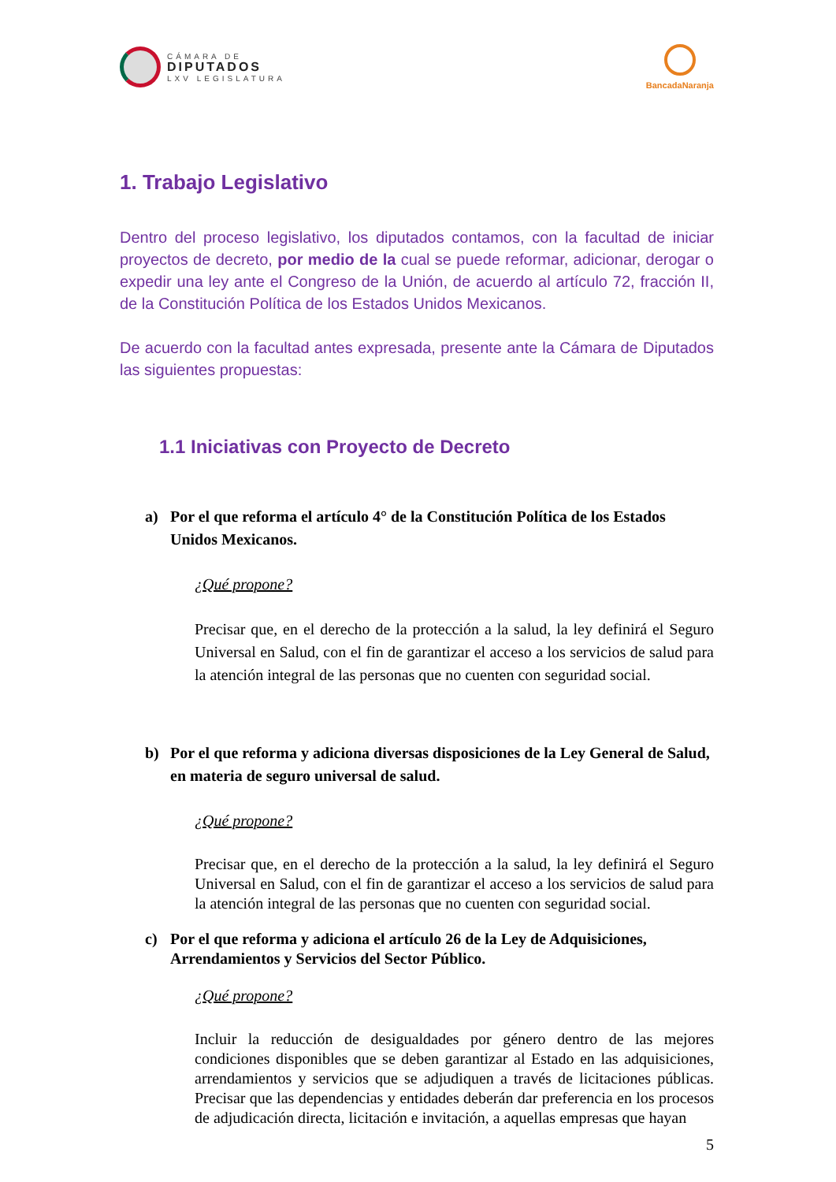CÁMARA DE
DIPUTADOS
LXV LEGISLATURA
BancadaNaranja
1. Trabajo Legislativo
Dentro del proceso legislativo, los diputados contamos, con la facultad de iniciar proyectos de decreto, por medio de la cual se puede reformar, adicionar, derogar o expedir una ley ante el Congreso de la Unión, de acuerdo al artículo 72, fracción II, de la Constitución Política de los Estados Unidos Mexicanos.
De acuerdo con la facultad antes expresada, presente ante la Cámara de Diputados las siguientes propuestas:
1.1 Iniciativas con Proyecto de Decreto
a) Por el que reforma el artículo 4° de la Constitución Política de los Estados Unidos Mexicanos.
¿Qué propone?
Precisar que, en el derecho de la protección a la salud, la ley definirá el Seguro Universal en Salud, con el fin de garantizar el acceso a los servicios de salud para la atención integral de las personas que no cuenten con seguridad social.
b) Por el que reforma y adiciona diversas disposiciones de la Ley General de Salud, en materia de seguro universal de salud.
¿Qué propone?
Precisar que, en el derecho de la protección a la salud, la ley definirá el Seguro Universal en Salud, con el fin de garantizar el acceso a los servicios de salud para la atención integral de las personas que no cuenten con seguridad social.
c) Por el que reforma y adiciona el artículo 26 de la Ley de Adquisiciones, Arrendamientos y Servicios del Sector Público.
¿Qué propone?
Incluir la reducción de desigualdades por género dentro de las mejores condiciones disponibles que se deben garantizar al Estado en las adquisiciones, arrendamientos y servicios que se adjudiquen a través de licitaciones públicas. Precisar que las dependencias y entidades deberán dar preferencia en los procesos de adjudicación directa, licitación e invitación, a aquellas empresas que hayan
5